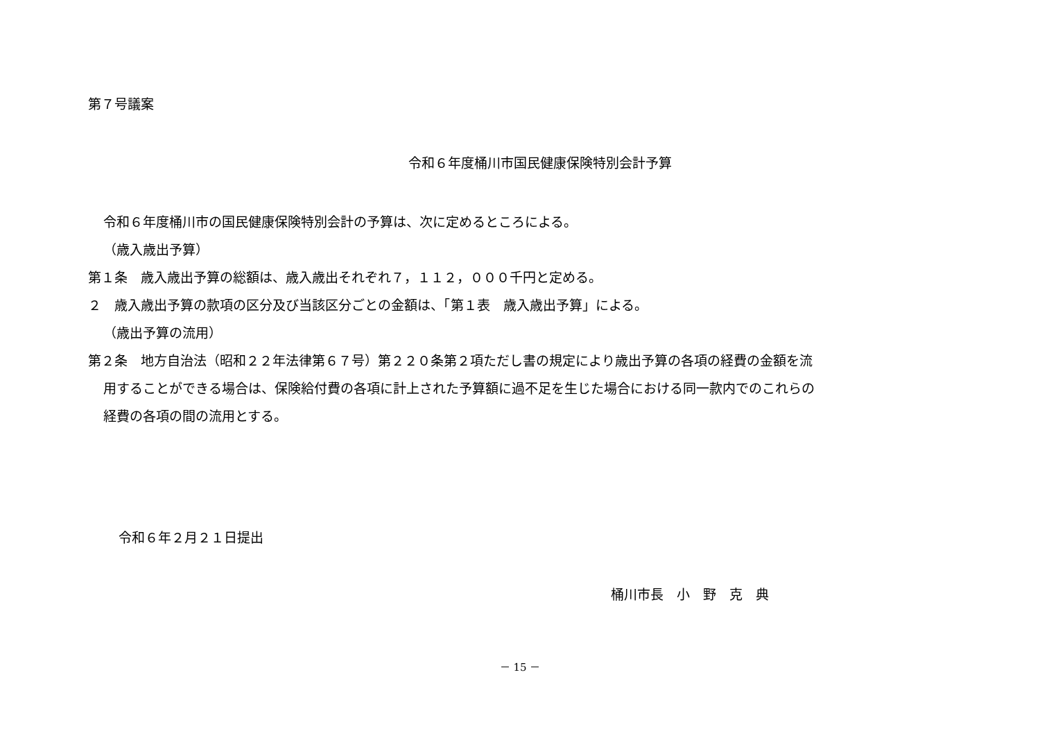第７号議案
令和６年度桶川市国民健康保険特別会計予算
令和６年度桶川市の国民健康保険特別会計の予算は、次に定めるところによる。
（歳入歳出予算）
第１条　歳入歳出予算の総額は、歳入歳出それぞれ７，１１２，０００千円と定める。
２　歳入歳出予算の款項の区分及び当該区分ごとの金額は、「第１表　歳入歳出予算」による。
（歳出予算の流用）
第２条　地方自治法（昭和２２年法律第６７号）第２２０条第２項ただし書の規定により歳出予算の各項の経費の金額を流
用することができる場合は、保険給付費の各項に計上された予算額に過不足を生じた場合における同一款内でのこれらの
経費の各項の間の流用とする。
令和６年２月２１日提出
桶川市長　小　野　克　典
－ 15 －